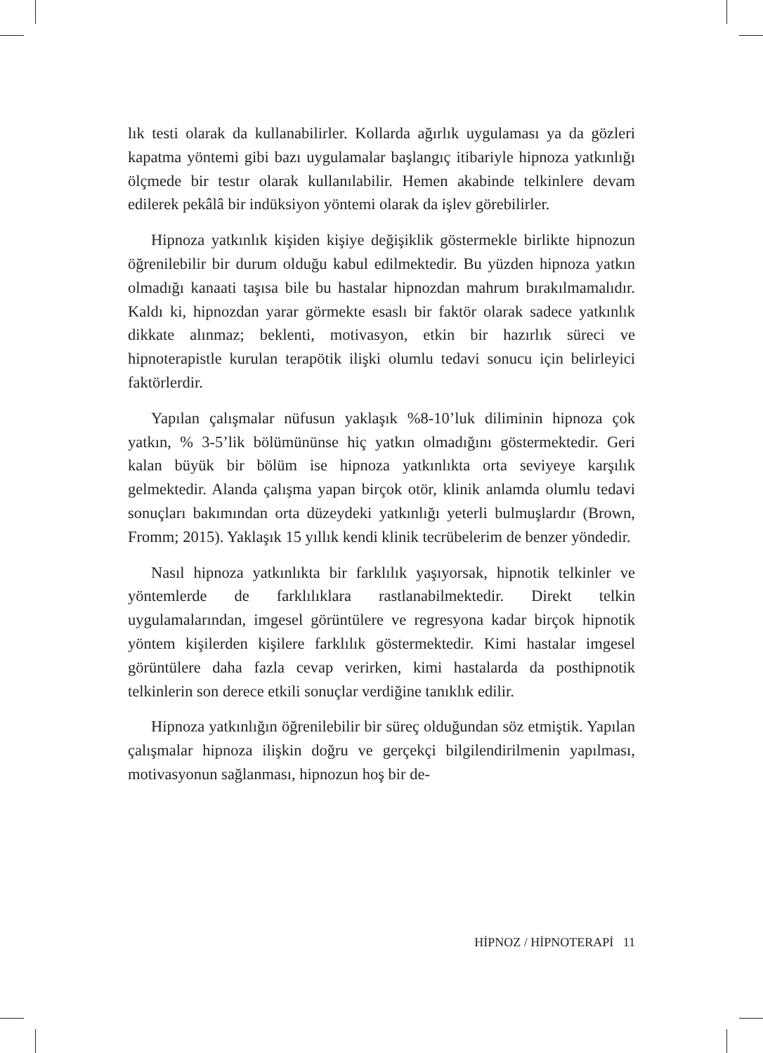lık testi olarak da kullanabilirler. Kollarda ağırlık uygulaması ya da gözleri kapatma yöntemi gibi bazı uygulamalar başlangıç itibariyle hipnoza yatkınlığı ölçmede bir testır olarak kullanılabilir. Hemen akabinde telkinlere devam edilerek pekâlâ bir indüksiyon yöntemi olarak da işlev görebilirler.
Hipnoza yatkınlık kişiden kişiye değişiklik göstermekle birlikte hipnozun öğrenilebilir bir durum olduğu kabul edilmektedir. Bu yüzden hipnoza yatkın olmadığı kanaati taşısa bile bu hastalar hipnozdan mahrum bırakılmamalıdır. Kaldı ki, hipnozdan yarar görmekte esaslı bir faktör olarak sadece yatkınlık dikkate alınmaz; beklenti, motivasyon, etkin bir hazırlık süreci ve hipnoterapistle kurulan terapötik ilişki olumlu tedavi sonucu için belirleyici faktörlerdir.
Yapılan çalışmalar nüfusun yaklaşık %8-10’luk diliminin hipnoza çok yatkın, % 3-5’lik bölümününse hiç yatkın olmadığını göstermektedir. Geri kalan büyük bir bölüm ise hipnoza yatkınlıkta orta seviyeye karşılık gelmektedir. Alanda çalışma yapan birçok otör, klinik anlamda olumlu tedavi sonuçları bakımından orta düzeydeki yatkınlığı yeterli bulmuşlardır (Brown, Fromm; 2015). Yaklaşık 15 yıllık kendi klinik tecrübelerim de benzer yöndedir.
Nasıl hipnoza yatkınlıkta bir farklılık yaşıyorsak, hipnotik telkinler ve yöntemlerde de farklılıklara rastlanabilmektedir. Direkt telkin uygulamalarından, imgesel görüntülere ve regresyona kadar birçok hipnotik yöntem kişilerden kişilere farklılık göstermektedir. Kimi hastalar imgesel görüntülere daha fazla cevap verirken, kimi hastalarda da posthipnotik telkinlerin son derece etkili sonuçlar verdiğine tanıklık edilir.
Hipnoza yatkınlığın öğrenilebilir bir süreç olduğundan söz etmiştik. Yapılan çalışmalar hipnoza ilişkin doğru ve gerçekçi bilgilendirilmenin yapılması, motivasyonun sağlanması, hipnozun hoş bir de-
HİPNOZ / HİPNOTERAPİ 11